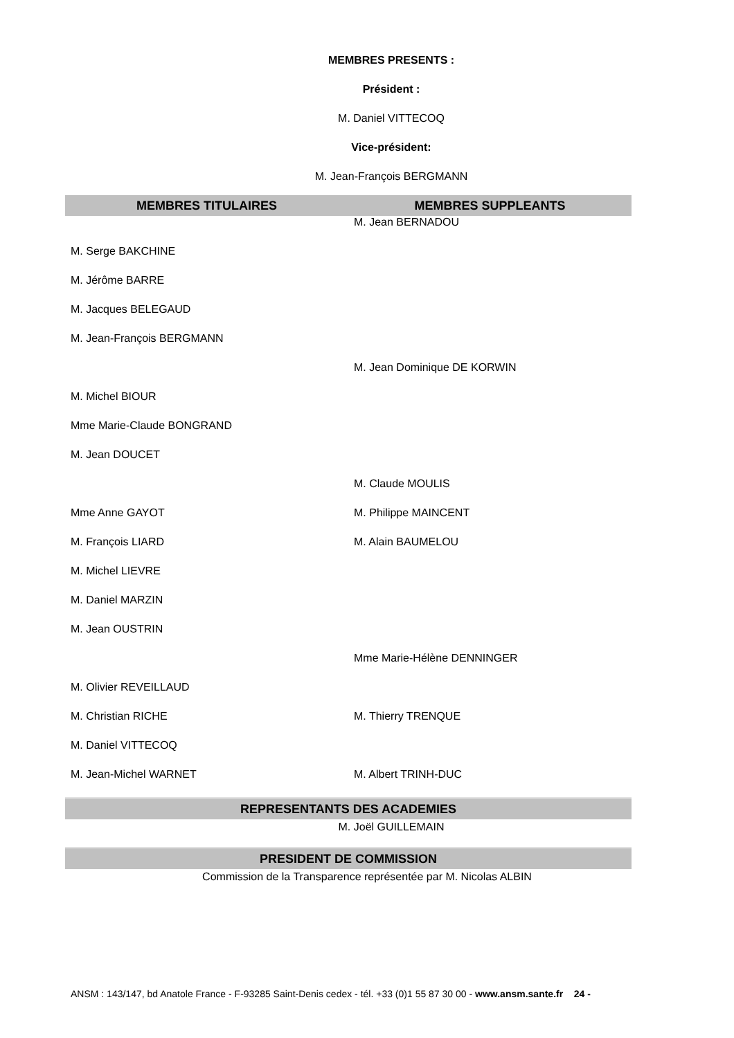MEMBRES PRESENTS :
Président :
M. Daniel VITTECOQ
Vice-président:
M. Jean-François BERGMANN
| MEMBRES TITULAIRES | MEMBRES SUPPLEANTS |
| --- | --- |
| | M. Jean BERNADOU |
| M. Serge BAKCHINE | |
| M. Jérôme BARRE | |
| M. Jacques BELEGAUD | |
| M. Jean-François BERGMANN | |
| | M. Jean Dominique DE KORWIN |
| M. Michel BIOUR | |
| Mme Marie-Claude BONGRAND | |
| M. Jean DOUCET | |
| | M. Claude MOULIS |
| Mme Anne GAYOT | M. Philippe MAINCENT |
| M. François LIARD | M. Alain BAUMELOU |
| M. Michel LIEVRE | |
| M. Daniel MARZIN | |
| M. Jean OUSTRIN | |
| | Mme Marie-Hélène DENNINGER |
| M. Olivier REVEILLAUD | |
| M. Christian RICHE | M. Thierry TRENQUE |
| M. Daniel VITTECOQ | |
| M. Jean-Michel WARNET | M. Albert TRINH-DUC |
REPRESENTANTS DES ACADEMIES
M. Joël GUILLEMAIN
PRESIDENT DE COMMISSION
Commission de la Transparence représentée par M. Nicolas ALBIN
ANSM : 143/147, bd Anatole France - F-93285 Saint-Denis cedex - tél. +33 (0)1 55 87 30 00 - www.ansm.sante.fr 24 -